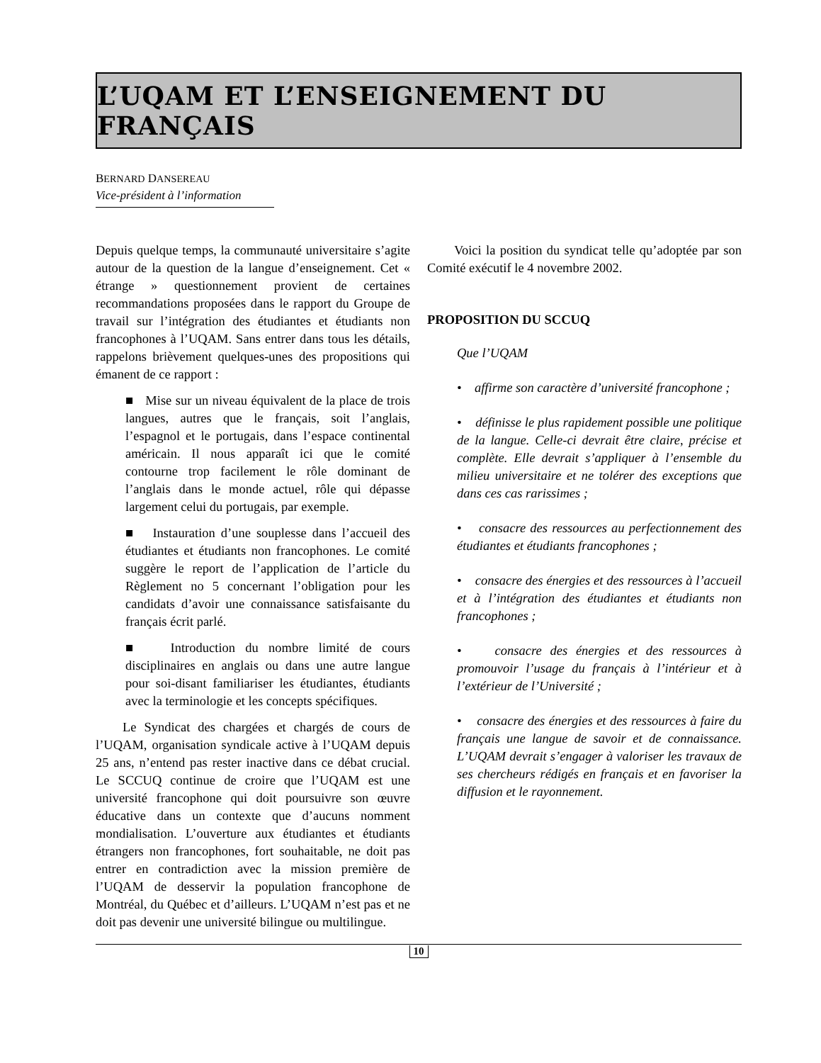L’UQAM ET L’ENSEIGNEMENT DU FRANÇAIS
BERNARD DANSEREAU
Vice-président à l’information
Depuis quelque temps, la communauté universitaire s’agite autour de la question de la langue d’enseignement. Cet « étrange » questionnement provient de certaines recommandations proposées dans le rapport du Groupe de travail sur l’intégration des étudiantes et étudiants non francophones à l’UQAM. Sans entrer dans tous les détails, rappelons brièvement quelques-unes des propositions qui émanent de ce rapport :
■ Mise sur un niveau équivalent de la place de trois langues, autres que le français, soit l’anglais, l’espagnol et le portugais, dans l’espace continental américain. Il nous apparaît ici que le comité contourne trop facilement le rôle dominant de l’anglais dans le monde actuel, rôle qui dépasse largement celui du portugais, par exemple.
■ Instauration d’une souplesse dans l’accueil des étudiantes et étudiants non francophones. Le comité suggère le report de l’application de l’article du Règlement no 5 concernant l’obligation pour les candidats d’avoir une connaissance satisfaisante du français écrit parlé.
■ Introduction du nombre limité de cours disciplinaires en anglais ou dans une autre langue pour soi-disant familiariser les étudiantes, étudiants avec la terminologie et les concepts spécifiques.
Le Syndicat des chargées et chargés de cours de l’UQAM, organisation syndicale active à l’UQAM depuis 25 ans, n’entend pas rester inactive dans ce débat crucial. Le SCCUQ continue de croire que l’UQAM est une université francophone qui doit poursuivre son œuvre éducative dans un contexte que d’aucuns nomment mondialisation. L’ouverture aux étudiantes et étudiants étrangers non francophones, fort souhaitable, ne doit pas entrer en contradiction avec la mission première de l’UQAM de desservir la population francophone de Montréal, du Québec et d’ailleurs. L’UQAM n’est pas et ne doit pas devenir une université bilingue ou multilingue.
Voici la position du syndicat telle qu’adoptée par son Comité exécutif le 4 novembre 2002.
PROPOSITION DU SCCUQ
Que l’UQAM
• affirme son caractère d’université francophone ;
• définisse le plus rapidement possible une politique de la langue. Celle-ci devrait être claire, précise et complète. Elle devrait s’appliquer à l’ensemble du milieu universitaire et ne tolérer des exceptions que dans ces cas rarissimes ;
• consacre des ressources au perfectionnement des étudiantes et étudiants francophones ;
• consacre des énergies et des ressources à l’accueil et à l’intégration des étudiantes et étudiants non francophones ;
• consacre des énergies et des ressources à promouvoir l’usage du français à l’intérieur et à l’extérieur de l’Université ;
• consacre des énergies et des ressources à faire du français une langue de savoir et de connaissance. L’UQAM devrait s’engager à valoriser les travaux de ses chercheurs rédigés en français et en favoriser la diffusion et le rayonnement.
10